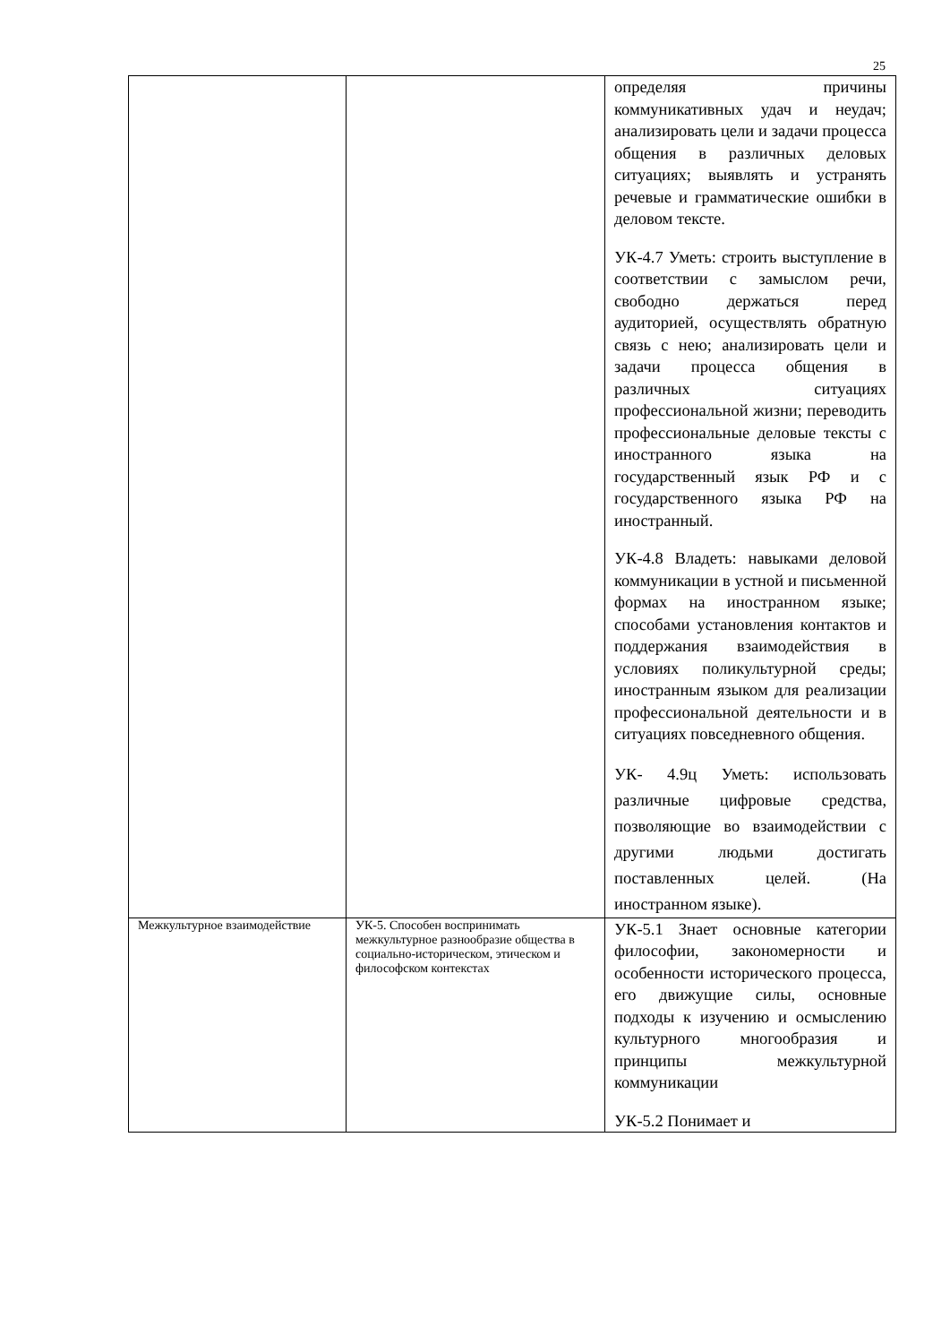25
| | | определяя причины коммуникативных удач и неудач; анализировать цели и задачи процесса общения в различных деловых ситуациях; выявлять и устранять речевые и грамматические ошибки в деловом тексте. УК-4.7 Уметь: строить выступление в соответствии с замыслом речи, свободно держаться перед аудиторией, осуществлять обратную связь с нею; анализировать цели и задачи процесса общения в различных ситуациях профессиональной жизни; переводить профессиональные деловые тексты с иностранного языка на государственный язык РФ и с государственного языка РФ на иностранный. УК-4.8 Владеть: навыками деловой коммуникации в устной и письменной формах на иностранном языке; способами установления контактов и поддержания взаимодействия в условиях поликультурной среды; иностранным языком для реализации профессиональной деятельности и в ситуациях повседневного общения. УК- 4.9ц Уметь: использовать различные цифровые средства, позволяющие во взаимодействии с другими людьми достигать поставленных целей. (На иностранном языке). |
| Межкультурное взаимодействие | УК-5. Способен воспринимать межкультурное разнообразие общества в социально-историческом, этическом и философском контекстах | УК-5.1 Знает основные категории философии, закономерности и особенности исторического процесса, его движущие силы, основные подходы к изучению и осмыслению культурного многообразия и принципы межкультурной коммуникации УК-5.2 Понимает и |